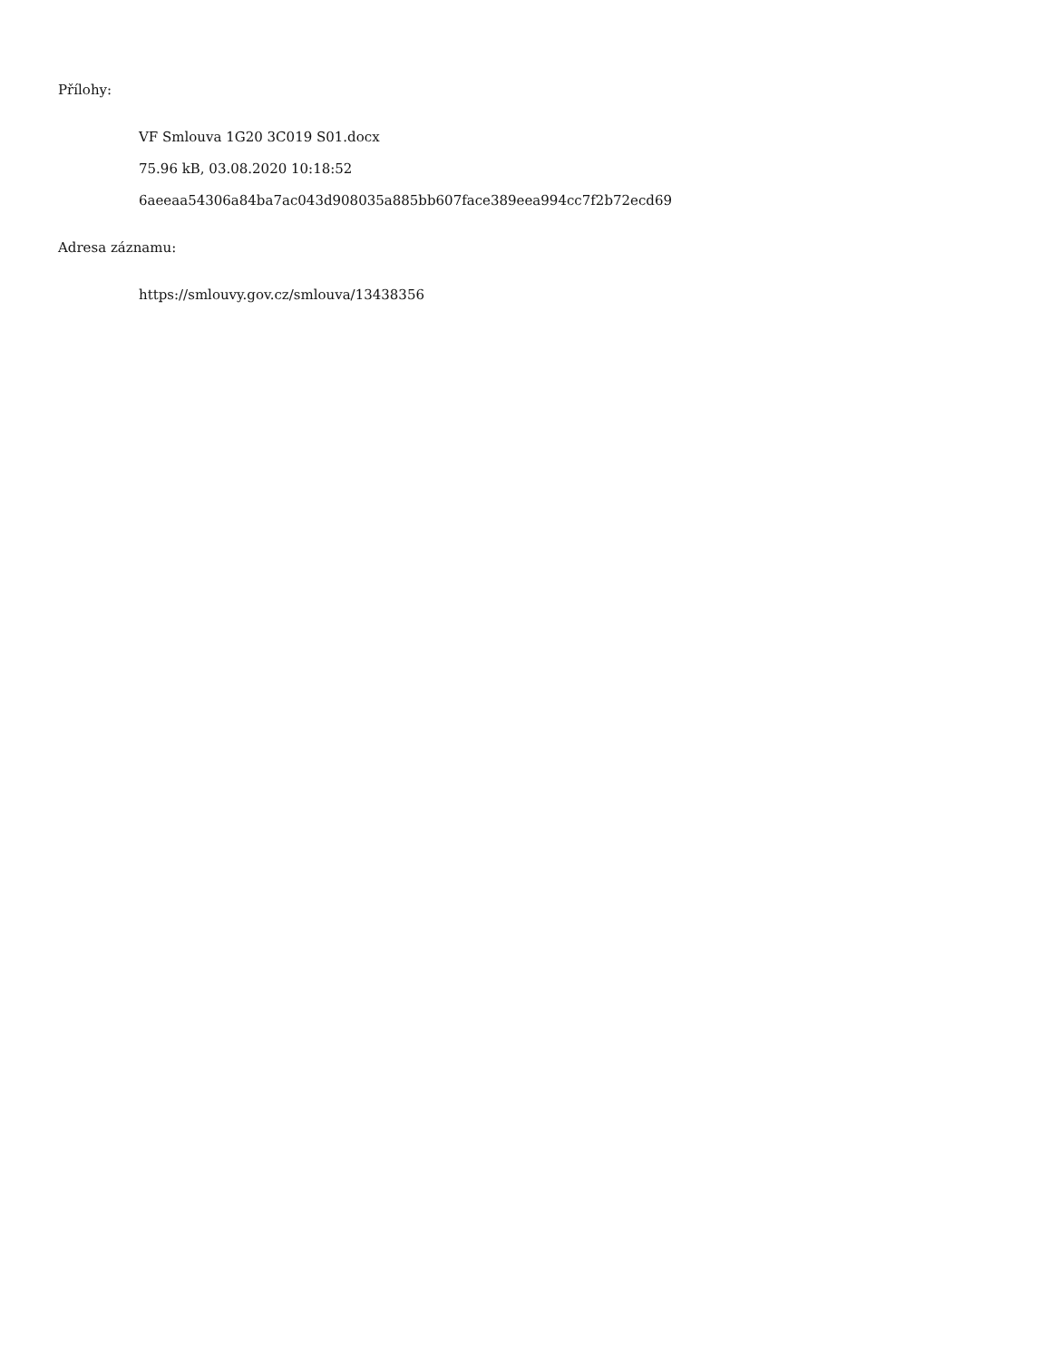Přílohy:
VF Smlouva 1G20 3C019 S01.docx
75.96 kB, 03.08.2020 10:18:52
6aeeaa54306a84ba7ac043d908035a885bb607face389eea994cc7f2b72ecd69
Adresa záznamu:
https://smlouvy.gov.cz/smlouva/13438356